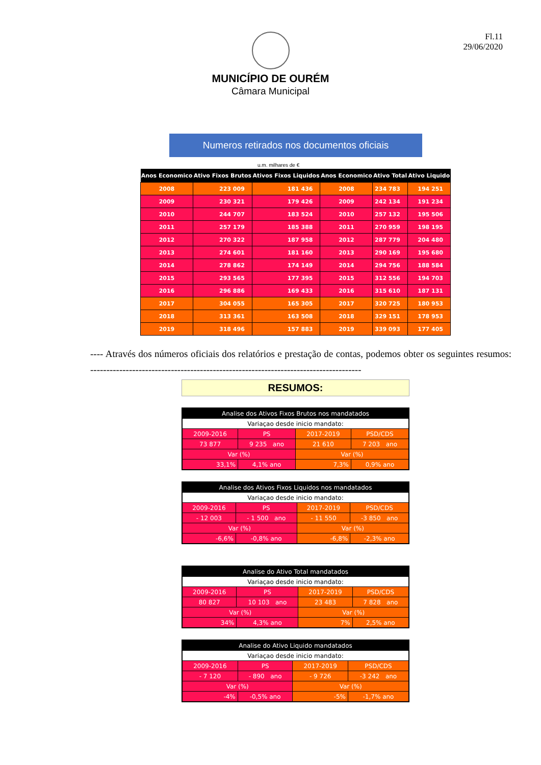Fl.11
29/06/2020
MUNICÍPIO DE OURÉM
Câmara Municipal
Numeros retirados nos documentos oficiais
u.m. milhares de €
| Anos Economico | Ativo Fixos Brutos | Ativos Fixos Liquidos | Anos Economico | Ativo Total | Ativo Liquido |
| --- | --- | --- | --- | --- | --- |
| 2008 | 223 009 | 181 436 | 2008 | 234 783 | 194 251 |
| 2009 | 230 321 | 179 426 | 2009 | 242 134 | 191 234 |
| 2010 | 244 707 | 183 524 | 2010 | 257 132 | 195 506 |
| 2011 | 257 179 | 185 388 | 2011 | 270 959 | 198 195 |
| 2012 | 270 322 | 187 958 | 2012 | 287 779 | 204 480 |
| 2013 | 274 601 | 181 160 | 2013 | 290 169 | 195 680 |
| 2014 | 278 862 | 174 149 | 2014 | 294 756 | 188 584 |
| 2015 | 293 565 | 177 395 | 2015 | 312 556 | 194 703 |
| 2016 | 296 886 | 169 433 | 2016 | 315 610 | 187 131 |
| 2017 | 304 055 | 165 305 | 2017 | 320 725 | 180 953 |
| 2018 | 313 361 | 163 508 | 2018 | 329 151 | 178 953 |
| 2019 | 318 496 | 157 883 | 2019 | 339 093 | 177 405 |
---- Através dos números oficiais dos relatórios e prestação de contas, podemos obter os seguintes resumos: ------------------------------------------------------------------------------------
RESUMOS:
| Analise dos Ativos Fixos Brutos nos mandatados | | | |
| Variaçao desde inicio mandato: | | | |
| 2009-2016 | PS | 2017-2019 | PSD/CDS |
| 73 877 | 9 235 ano | 21 610 | 7 203 ano |
| Var (%) | | Var (%) | |
| 33,1% | 4,1% ano | 7,3% | 0,9% ano |
| Analise dos Ativos Fixos Liquidos nos mandatados | | | |
| Variaçao desde inicio mandato: | | | |
| 2009-2016 | PS | 2017-2019 | PSD/CDS |
| - 12 003 | - 1 500 ano | - 11 550 | -3 850 ano |
| Var (%) | | Var (%) | |
| -6,6% | -0,8% ano | -6,8% | -2,3% ano |
| Analise do Ativo Total mandatados | | | |
| Variaçao desde inicio mandato: | | | |
| 2009-2016 | PS | 2017-2019 | PSD/CDS |
| 80 827 | 10 103 ano | 23 483 | 7 828 ano |
| Var (%) | | Var (%) | |
| 34% | 4,3% ano | 7% | 2,5% ano |
| Analise do Ativo Liquido mandatados | | | |
| Variaçao desde inicio mandato: | | | |
| 2009-2016 | PS | 2017-2019 | PSD/CDS |
| - 7 120 | - 890 ano | - 9 726 | -3 242 ano |
| Var (%) | | Var (%) | |
| -4% | -0,5% ano | -5% | -1,7% ano |